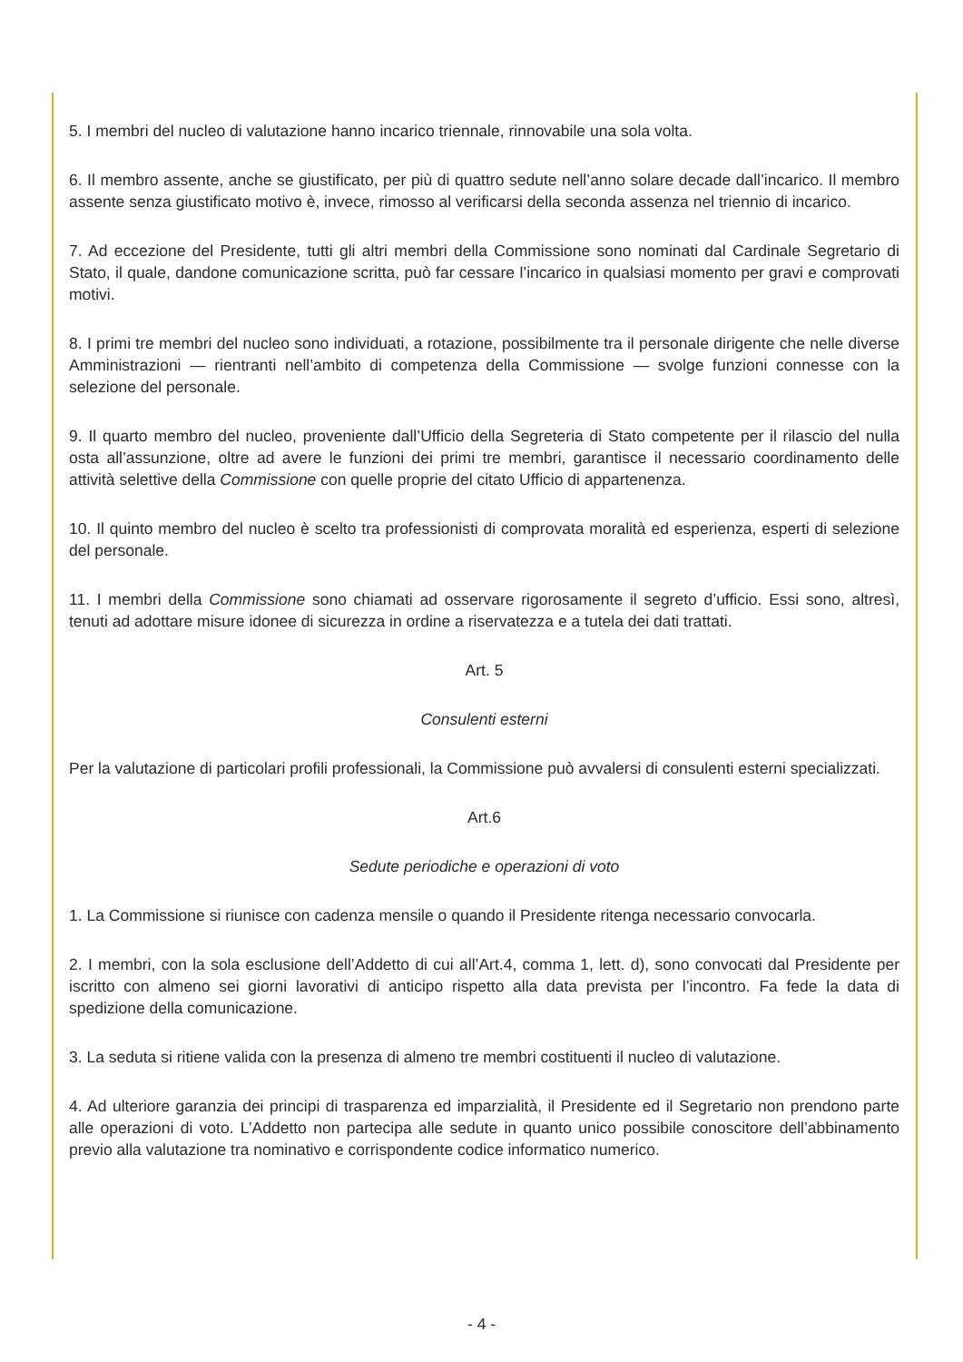5. I membri del nucleo di valutazione hanno incarico triennale, rinnovabile una sola volta.
6. Il membro assente, anche se giustificato, per più di quattro sedute nell’anno solare decade dall’incarico. Il membro assente senza giustificato motivo è, invece, rimosso al verificarsi della seconda assenza nel triennio di incarico.
7. Ad eccezione del Presidente, tutti gli altri membri della Commissione sono nominati dal Cardinale Segretario di Stato, il quale, dandone comunicazione scritta, può far cessare l’incarico in qualsiasi momento per gravi e comprovati motivi.
8. I primi tre membri del nucleo sono individuati, a rotazione, possibilmente tra il personale dirigente che nelle diverse Amministrazioni — rientranti nell’ambito di competenza della Commissione — svolge funzioni connesse con la selezione del personale.
9. Il quarto membro del nucleo, proveniente dall’Ufficio della Segreteria di Stato competente per il rilascio del nulla osta all’assunzione, oltre ad avere le funzioni dei primi tre membri, garantisce il necessario coordinamento delle attività selettive della Commissione con quelle proprie del citato Ufficio di appartenenza.
10. Il quinto membro del nucleo è scelto tra professionisti di comprovata moralità ed esperienza, esperti di selezione del personale.
11. I membri della Commissione sono chiamati ad osservare rigorosamente il segreto d’ufficio. Essi sono, altresì, tenuti ad adottare misure idonee di sicurezza in ordine a riservatezza e a tutela dei dati trattati.
Art. 5
Consulenti esterni
Per la valutazione di particolari profili professionali, la Commissione può avvalersi di consulenti esterni specializzati.
Art.6
Sedute periodiche e operazioni di voto
1. La Commissione si riunisce con cadenza mensile o quando il Presidente ritenga necessario convocarla.
2. I membri, con la sola esclusione dell’Addetto di cui all’Art.4, comma 1, lett. d), sono convocati dal Presidente per iscritto con almeno sei giorni lavorativi di anticipo rispetto alla data prevista per l’incontro. Fa fede la data di spedizione della comunicazione.
3. La seduta si ritiene valida con la presenza di almeno tre membri costituenti il nucleo di valutazione.
4. Ad ulteriore garanzia dei principi di trasparenza ed imparzialità, il Presidente ed il Segretario non prendono parte alle operazioni di voto. L’Addetto non partecipa alle sedute in quanto unico possibile conoscitore dell’abbinamento previo alla valutazione tra nominativo e corrispondente codice informatico numerico.
- 4 -